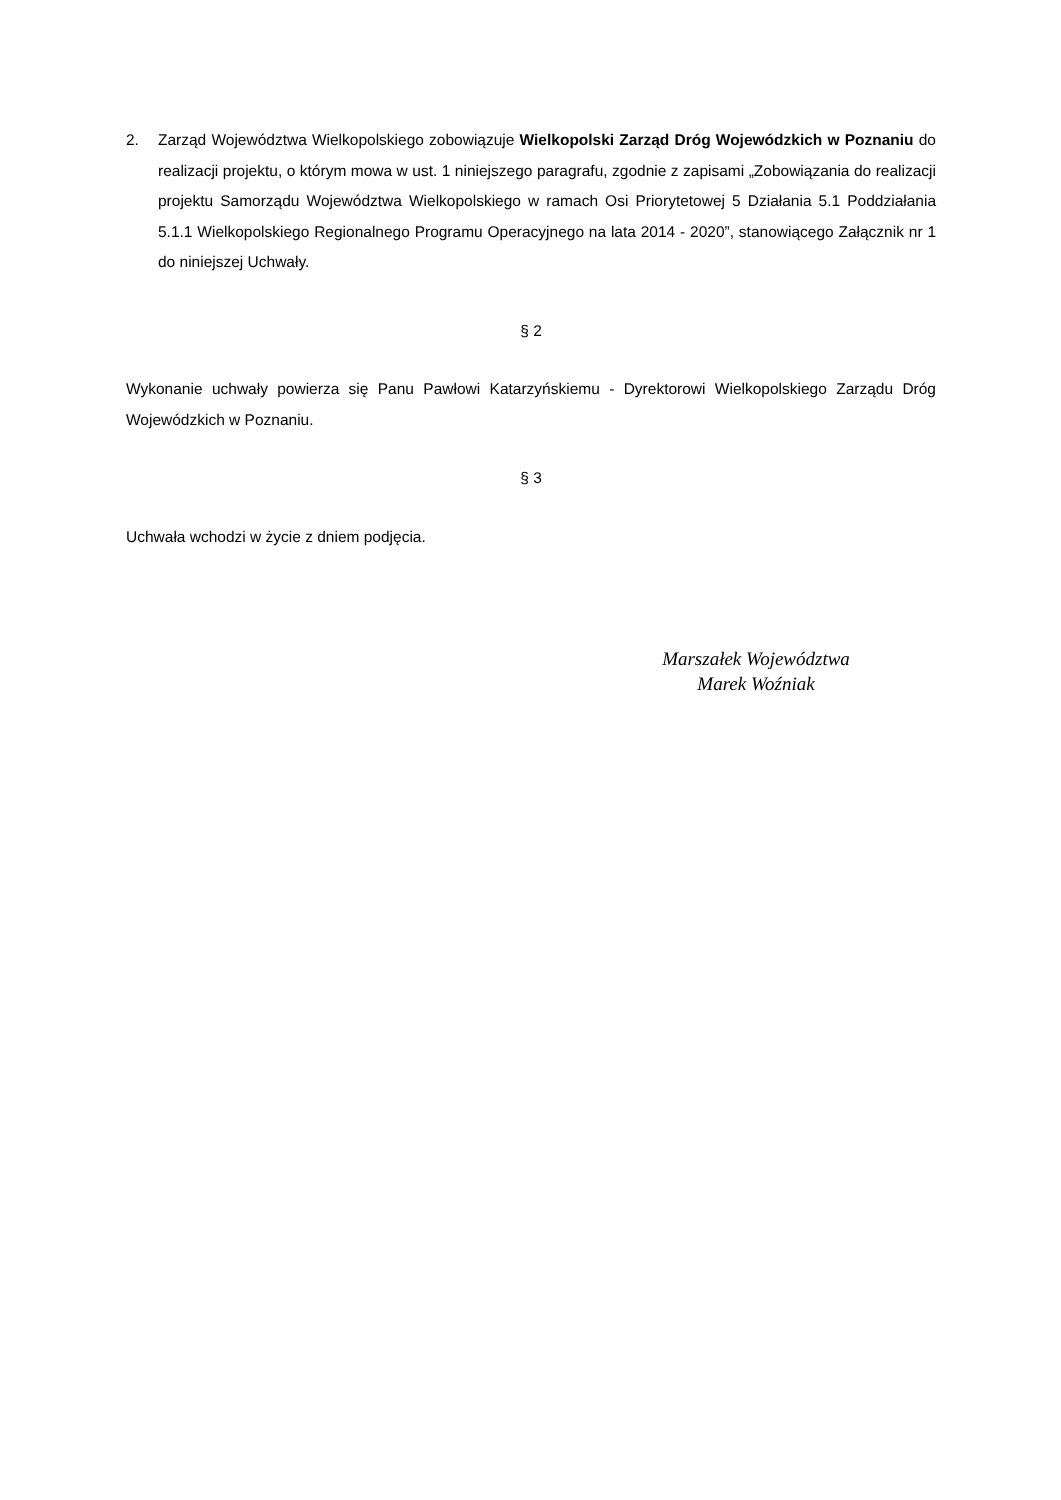2. Zarząd Województwa Wielkopolskiego zobowiązuje Wielkopolski Zarząd Dróg Wojewódzkich w Poznaniu do realizacji projektu, o którym mowa w ust. 1 niniejszego paragrafu, zgodnie z zapisami „Zobowiązania do realizacji projektu Samorządu Województwa Wielkopolskiego w ramach Osi Priorytetowej 5 Działania 5.1 Poddziałania 5.1.1 Wielkopolskiego Regionalnego Programu Operacyjnego na lata 2014 - 2020”, stanowiącego Załącznik nr 1 do niniejszej Uchwały.
§ 2
Wykonanie uchwały powierza się Panu Pawłowi Katarzyńskiemu - Dyrektorowi Wielkopolskiego Zarządu Dróg Wojewódzkich w Poznaniu.
§ 3
Uchwała wchodzi w życie z dniem podjęcia.
Marszałek Województwa
Marek Woźniak